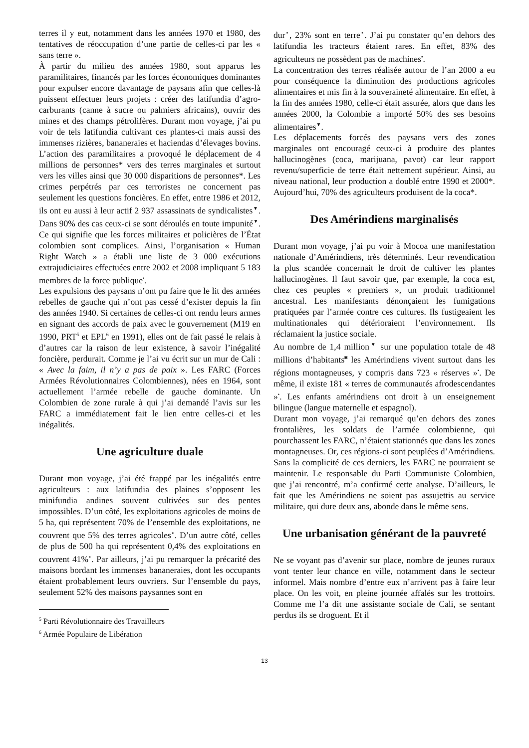terres il y eut, notamment dans les années 1970 et 1980, des tentatives de réoccupation d’une partie de celles-ci par les « sans terre ».
À partir du milieu des années 1980, sont apparus les paramilitaires, financés par les forces économiques dominantes pour expulser encore davantage de paysans afin que celles-là puissent effectuer leurs projets : créer des latifundia d’agro-carburants (canne à sucre ou palmiers africains), ouvrir des mines et des champs pétrolifères. Durant mon voyage, j’ai pu voir de tels latifundia cultivant ces plantes-ci mais aussi des immenses rizières, bananeraies et haciendas d’élevages bovins. L’action des paramilitaires a provoqué le déplacement de 4 millions de personnes* vers des terres marginales et surtout vers les villes ainsi que 30 000 disparitions de personnes*. Les crimes perpétrés par ces terroristes ne concernent pas seulement les questions foncières. En effet, entre 1986 et 2012, ils ont eu aussi à leur actif 2 937 assassinats de syndicalistes<sup>▼</sup>. Dans 90% des cas ceux-ci se sont déroulés en toute impunité<sup>▼</sup>. Ce qui signifie que les forces militaires et policières de l’État colombien sont complices. Ainsi, l’organisation « Human Right Watch » a établi une liste de 3 000 exécutions extrajudiciaires effectuées entre 2002 et 2008 impliquant 5 183 membres de la force publique<sup>•</sup>.
Les expulsions des paysans n’ont pu faire que le lit des armées rebelles de gauche qui n’ont pas cessé d’exister depuis la fin des années 1940. Si certaines de celles-ci ont rendu leurs armes en signant des accords de paix avec le gouvernement (M19 en 1990, PRT<sup>5</sup> et EPL<sup>6</sup> en 1991), elles ont de fait passé le relais à d’autres car la raison de leur existence, à savoir l’inégalité foncière, perdurait. Comme je l’ai vu écrit sur un mur de Cali : « Avec la faim, il n’y a pas de paix ». Les FARC (Forces Armées Révolutionnaires Colombiennes), nées en 1964, sont actuellement l’armée rebelle de gauche dominante. Un Colombien de zone rurale à qui j’ai demandé l’avis sur les FARC a immédiatement fait le lien entre celles-ci et les inégalités.
Une agriculture duale
Durant mon voyage, j’ai été frappé par les inégalités entre agriculteurs : aux latifundia des plaines s’opposent les minifundia andines souvent cultivées sur des pentes impossibles. D’un côté, les exploitations agricoles de moins de 5 ha, qui représentent 70% de l’ensemble des exploitations, ne couvrent que 5% des terres agricoles<sup>▪</sup>. D’un autre côté, celles de plus de 500 ha qui représentent 0,4% des exploitations en couvrent 41%<sup>▪</sup>. Par ailleurs, j’ai pu remarquer la précarité des maisons bordant les immenses bananeraies, dont les occupants étaient probablement leurs ouvriers. Sur l’ensemble du pays, seulement 52% des maisons paysannes sont en
<sup>5</sup> Parti Révolutionnaire des Travailleurs
<sup>6</sup> Armée Populaire de Libération
dur<sup>▪</sup>, 23% sont en terre<sup>▪</sup>. J’ai pu constater qu’en dehors des latifundia les tracteurs étaient rares. En effet, 83% des agriculteurs ne possèdent pas de machines<sup>▪</sup>.
La concentration des terres réalisée autour de l’an 2000 a eu pour conséquence la diminution des productions agricoles alimentaires et mis fin à la souveraineté alimentaire. En effet, à la fin des années 1980, celle-ci était assurée, alors que dans les années 2000, la Colombie a importé 50% des ses besoins alimentaires<sup>▼</sup>.
Les déplacements forcés des paysans vers des zones marginales ont encouragé ceux-ci à produire des plantes hallucinogènes (coca, marijuana, pavot) car leur rapport revenu/superficie de terre était nettement supérieur. Ainsi, au niveau national, leur production a doublé entre 1990 et 2000*. Aujourd’hui, 70% des agriculteurs produisent de la coca*.
Des Amérindiens marginalisés
Durant mon voyage, j’ai pu voir à Mocoa une manifestation nationale d’Amérindiens, très déterminés. Leur revendication la plus scandée concernait le droit de cultiver les plantes hallucinogènes. Il faut savoir que, par exemple, la coca est, chez ces peuples « premiers », un produit traditionnel ancestral. Les manifestants dénonçaient les fumigations pratiquées par l’armée contre ces cultures. Ils fustigeaient les multinationales qui détérioraient l’environnement. Ils réclamaient la justice sociale.
Au nombre de 1,4 million<sup>▼</sup> sur une population totale de 48 millions d’habitants<sup>◙</sup> les Amérindiens vivent surtout dans les régions montagneuses, y compris dans 723 « réserves »<sup>•</sup>. De même, il existe 181 « terres de communautés afrodescendantes »<sup>•</sup>. Les enfants amérindiens ont droit à un enseignement bilingue (langue maternelle et espagnol).
Durant mon voyage, j’ai remarqué qu’en dehors des zones frontalières, les soldats de l’armée colombienne, qui pourchassent les FARC, n’étaient stationnés que dans les zones montagneuses. Or, ces régions-ci sont peuplées d’Amérindiens. Sans la complicité de ces derniers, les FARC ne pourraient se maintenir. Le responsable du Parti Communiste Colombien, que j’ai rencontré, m’a confirmé cette analyse. D’ailleurs, le fait que les Amérindiens ne soient pas assujettis au service militaire, qui dure deux ans, abonde dans le même sens.
Une urbanisation générant de la pauvreté
Ne se voyant pas d’avenir sur place, nombre de jeunes ruraux vont tenter leur chance en ville, notamment dans le secteur informel. Mais nombre d’entre eux n’arrivent pas à faire leur place. On les voit, en pleine journée affalés sur les trottoirs. Comme me l’a dit une assistante sociale de Cali, se sentant perdus ils se droguent. Et il
13